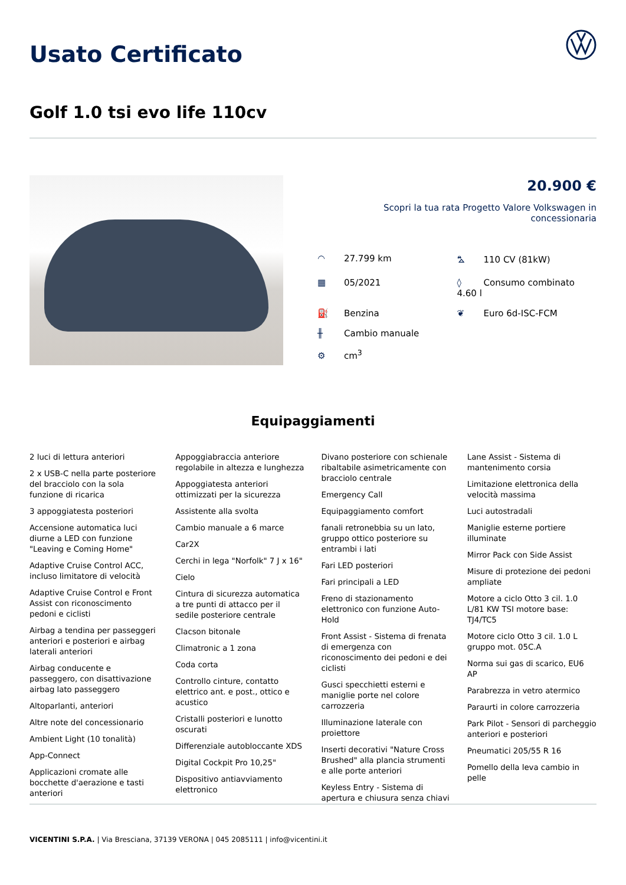Usato Certificato
Golf 1.0 tsi evo life 110cv
20.900 €
Scopri la tua rata Progetto Valore Volkswagen in concessionaria
◠ 27.799 km
⛍ 110 CV (81kW)
▦ 05/2021
◊ Consumo combinato 4.60 l
⛽ Benzina
❦ Euro 6d-ISC-FCM
╫ Cambio manuale
⚙ cm<sup>3</sup>
Equipaggiamenti
2 luci di lettura anteriori
2 x USB-C nella parte posteriore del bracciolo con la sola funzione di ricarica
3 appoggiatesta posteriori
Accensione automatica luci diurne a LED con funzione "Leaving e Coming Home"
Adaptive Cruise Control ACC, incluso limitatore di velocità
Adaptive Cruise Control e Front Assist con riconoscimento pedoni e ciclisti
Airbag a tendina per passeggeri anteriori e posteriori e airbag laterali anteriori
Airbag conducente e passeggero, con disattivazione airbag lato passeggero
Altoparlanti, anteriori
Altre note del concessionario
Ambient Light (10 tonalità)
App-Connect
Applicazioni cromate alle bocchette d'aerazione e tasti anteriori
Appoggiabraccia anteriore regolabile in altezza e lunghezza
Appoggiatesta anteriori ottimizzati per la sicurezza
Assistente alla svolta
Cambio manuale a 6 marce
Car2X
Cerchi in lega "Norfolk" 7 J x 16"
Cielo
Cintura di sicurezza automatica a tre punti di attacco per il sedile posteriore centrale
Clacson bitonale
Climatronic a 1 zona
Coda corta
Controllo cinture, contatto elettrico ant. e post., ottico e acustico
Cristalli posteriori e lunotto oscurati
Differenziale autobloccante XDS
Digital Cockpit Pro 10,25"
Dispositivo antiavviamento elettronico
Divano posteriore con schienale ribaltabile asimetricamente con bracciolo centrale
Emergency Call
Equipaggiamento comfort
fanali retronebbia su un lato, gruppo ottico posteriore su entrambi i lati
Fari LED posteriori
Fari principali a LED
Freno di stazionamento elettronico con funzione Auto-Hold
Front Assist - Sistema di frenata di emergenza con riconoscimento dei pedoni e dei ciclisti
Gusci specchietti esterni e maniglie porte nel colore carrozzeria
Illuminazione laterale con proiettore
Inserti decorativi "Nature Cross Brushed" alla plancia strumenti e alle porte anteriori
Keyless Entry - Sistema di apertura e chiusura senza chiavi
Lane Assist - Sistema di mantenimento corsia
Limitazione elettronica della velocità massima
Luci autostradali
Maniglie esterne portiere illuminate
Mirror Pack con Side Assist
Misure di protezione dei pedoni ampliate
Motore a ciclo Otto 3 cil. 1.0 L/81 KW TSI motore base: TJ4/TC5
Motore ciclo Otto 3 cil. 1.0 L gruppo mot. 05C.A
Norma sui gas di scarico, EU6 AP
Parabrezza in vetro atermico
Paraurti in colore carrozzeria
Park Pilot - Sensori di parcheggio anteriori e posteriori
Pneumatici 205/55 R 16
Pomello della leva cambio in pelle
VICENTINI S.P.A. | Via Bresciana, 37139 VERONA | 045 2085111 | info@vicentini.it